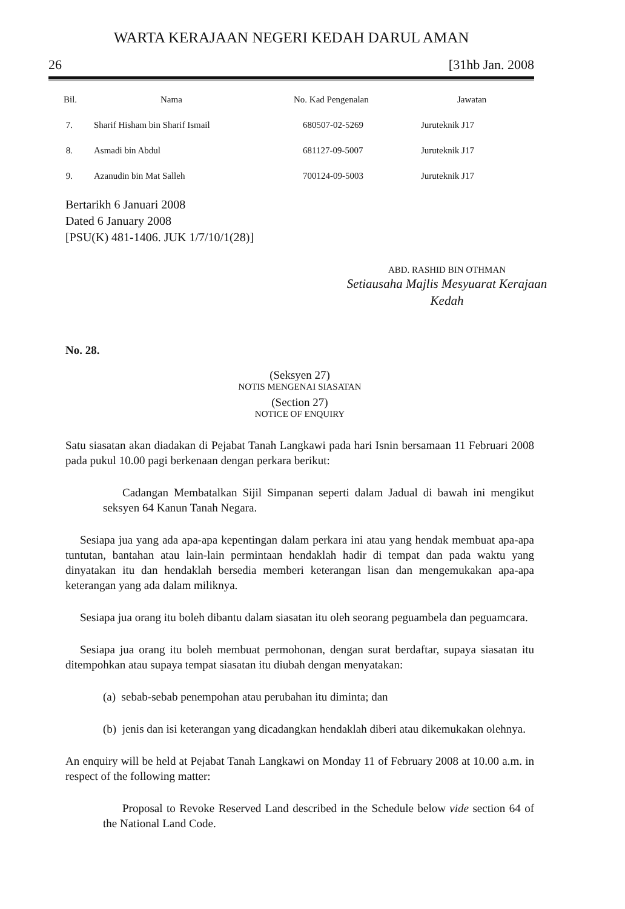WARTA KERAJAAN NEGERI KEDAH DARUL AMAN
26 [31hb Jan. 2008
| Bil. | Nama | No. Kad Pengenalan | Jawatan |
| --- | --- | --- | --- |
| 7. | Sharif Hisham bin Sharif Ismail | 680507-02-5269 | Juruteknik J17 |
| 8. | Asmadi bin Abdul | 681127-09-5007 | Juruteknik J17 |
| 9. | Azanudin bin Mat Salleh | 700124-09-5003 | Juruteknik J17 |
Bertarikh 6 Januari 2008
Dated 6 January 2008
[PSU(K) 481-1406. JUK 1/7/10/1(28)]
ABD. RASHID BIN OTHMAN
Setiausaha Majlis Mesyuarat Kerajaan
Kedah
No. 28.
(Seksyen 27)
NOTIS MENGENAI SIASATAN
(Section 27)
NOTICE OF ENQUIRY
Satu siasatan akan diadakan di Pejabat Tanah Langkawi pada hari Isnin bersamaan 11 Februari 2008 pada pukul 10.00 pagi berkenaan dengan perkara berikut:
Cadangan Membatalkan Sijil Simpanan seperti dalam Jadual di bawah ini mengikut seksyen 64 Kanun Tanah Negara.
Sesiapa jua yang ada apa-apa kepentingan dalam perkara ini atau yang hendak membuat apa-apa tuntutan, bantahan atau lain-lain permintaan hendaklah hadir di tempat dan pada waktu yang dinyatakan itu dan hendaklah bersedia memberi keterangan lisan dan mengemukakan apa-apa keterangan yang ada dalam miliknya.
Sesiapa jua orang itu boleh dibantu dalam siasatan itu oleh seorang peguambela dan peguamcara.
Sesiapa jua orang itu boleh membuat permohonan, dengan surat berdaftar, supaya siasatan itu ditempohkan atau supaya tempat siasatan itu diubah dengan menyatakan:
(a) sebab-sebab penempohan atau perubahan itu diminta; dan
(b) jenis dan isi keterangan yang dicadangkan hendaklah diberi atau dikemukakan olehnya.
An enquiry will be held at Pejabat Tanah Langkawi on Monday 11 of February 2008 at 10.00 a.m. in respect of the following matter:
Proposal to Revoke Reserved Land described in the Schedule below vide section 64 of the National Land Code.